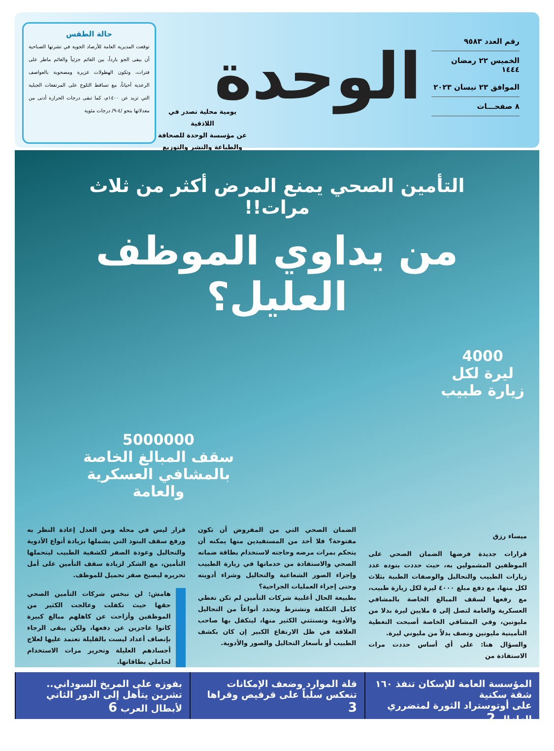رقم العدد ٩٥٨٣
الخميس ٢٢ رمضان ١٤٤٤
الموافق ٢٣ نيسان ٢٠٢٣
٨ صفحـــات
الوحدة
يومية محلية تصدر في اللاذقية
عن مؤسسة الوحدة للصحافة
والطباعة والنشر والتوزيع
حالة الطقس
توقعت المديرية العامة للأرصاد الجوية في نشرتها الصباحية أن يبقى الجو بارداً، بين الغائم جزئياً والغائم ماطر على فترات، وتكون الهطولات غزيرة ومصحوبة بالعواصف الرعدية أحياناً، مع تساقط الثلوج على المرتفعات الجبلية التي تزيد عن ١٤٠٠م، كما تبقى درجات الحرارة أدنى من معدلاتها بنحو /٤-٩/ درجات مئوية
التأمين الصحي يمنع المرض أكثر من ثلاث مرات!!
من يداوي الموظف العليل؟
4000
ليرة لكل
زيارة طبيب
5000000
سقف المبالغ الخاصة
بالمشافي العسكرية
والعامة
ميساء رزق
قرارات جديدة فرضها الضمان الصحي على الموظفين المشمولين به، حيث حددت بنوده عدد زيارات الطبيب والتحاليل والوصفات الطبية بثلاث لكل منها، مع دفع مبلغ ٤٠٠٠ ليرة لكل زيارة طبيب، مع رفعها لسقف المبالغ الخاصة بالمشافي العسكرية والعامة لتصل إلى ٥ ملايين ليرة بدلا من مليونين، وفي المشافي الخاصة أصبحت التغطية التأمينية مليونين ونصف بدلاً من مليوني ليرة.
والسؤال هنا: على أي أساس حددت مرات الاستفادة من
الضمان الصحي التي من المفروض أن تكون مفتوحة؟ فلا أحد من المستفيدين منها يمكنه أن يتحكم بمرات مرضه وحاجته لاستخدام بطاقة ضمانه الصحي والاستفادة من خدماتها في زيارة الطبيب وإجراء الصور الشعاعية والتحاليل وشراء أدويته وحتى إجراء العمليات الجراحية؟
بطبيعة الحال أغلبية شركات التأمين لم تكن تغطي كامل التكلفة وتشترط وتحدد أنواعاً من التحاليل والأدوية وتستثني الكثير منها، ليتكفل بها صاحب العلاقة في ظل الارتفاع الكبير إن كان بكشف الطبيب أو بأسعار التحاليل والصور والأدوية.
قرار ليس في محله ومن العدل إعادة النظر به ورفع سقف البنود التي يشملها بزيادة أنواع الأدوية والتحاليل وعودة الصفر لكشفية الطبيب ليتحملها التأمين، مع الشكر لزيادة سقف التأمين على أمل تحريره ليصبح صفر تحميل للموظف.
هامش: لن نبخس شركات التأمين الصحي حقها حيث تكفلت وعالجت الكثير من الموظفين وأزاحت عن كاهلهم مبالغ كبيرة كانوا عاجزين عن دفعها، ولكن يبقى الرجاء بإنصاف أعداد ليست بالقليلة تعتمد عليها لعلاج أجسادهم العليلة وتحرير مرات الاستخدام لحاملي بطاقاتها.
المؤسسة العامة للإسكان تنفذ ١٦٠ شقة سكنية
على أوتوستراد الثورة لمتضرري الزلزال 2
قلة الموارد وضعف الإمكانات
تنعكس سلباً على قرفيص وقراها 3
بفوزه على المريخ السوداني..
تشرين يتأهل إلى الدور الثاني لأبطال العرب 6